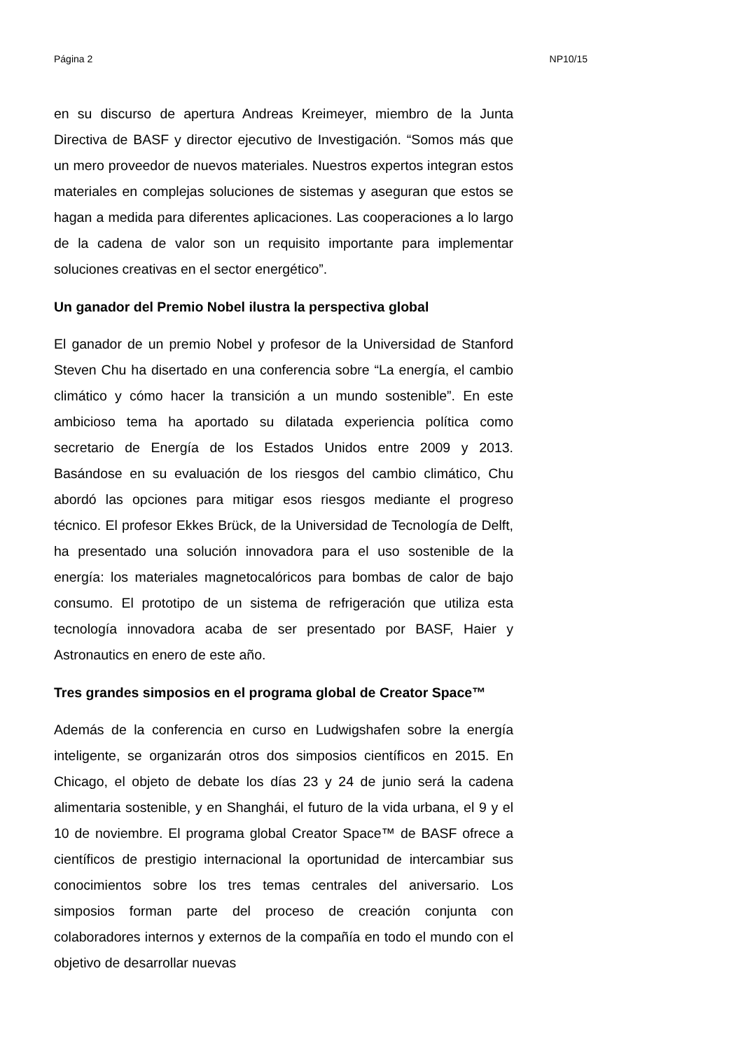Página 2 NP10/15
en su discurso de apertura Andreas Kreimeyer, miembro de la Junta Directiva de BASF y director ejecutivo de Investigación. “Somos más que un mero proveedor de nuevos materiales. Nuestros expertos integran estos materiales en complejas soluciones de sistemas y aseguran que estos se hagan a medida para diferentes aplicaciones. Las cooperaciones a lo largo de la cadena de valor son un requisito importante para implementar soluciones creativas en el sector energético”.
Un ganador del Premio Nobel ilustra la perspectiva global
El ganador de un premio Nobel y profesor de la Universidad de Stanford Steven Chu ha disertado en una conferencia sobre “La energía, el cambio climático y cómo hacer la transición a un mundo sostenible”. En este ambicioso tema ha aportado su dilatada experiencia política como secretario de Energía de los Estados Unidos entre 2009 y 2013. Basándose en su evaluación de los riesgos del cambio climático, Chu abordó las opciones para mitigar esos riesgos mediante el progreso técnico. El profesor Ekkes Brück, de la Universidad de Tecnología de Delft, ha presentado una solución innovadora para el uso sostenible de la energía: los materiales magnetocalóricos para bombas de calor de bajo consumo. El prototipo de un sistema de refrigeración que utiliza esta tecnología innovadora acaba de ser presentado por BASF, Haier y Astronautics en enero de este año.
Tres grandes simposios en el programa global de Creator Space™
Además de la conferencia en curso en Ludwigshafen sobre la energía inteligente, se organizarán otros dos simposios científicos en 2015. En Chicago, el objeto de debate los días 23 y 24 de junio será la cadena alimentaria sostenible, y en Shanghái, el futuro de la vida urbana, el 9 y el 10 de noviembre. El programa global Creator Space™ de BASF ofrece a científicos de prestigio internacional la oportunidad de intercambiar sus conocimientos sobre los tres temas centrales del aniversario. Los simposios forman parte del proceso de creación conjunta con colaboradores internos y externos de la compañía en todo el mundo con el objetivo de desarrollar nuevas